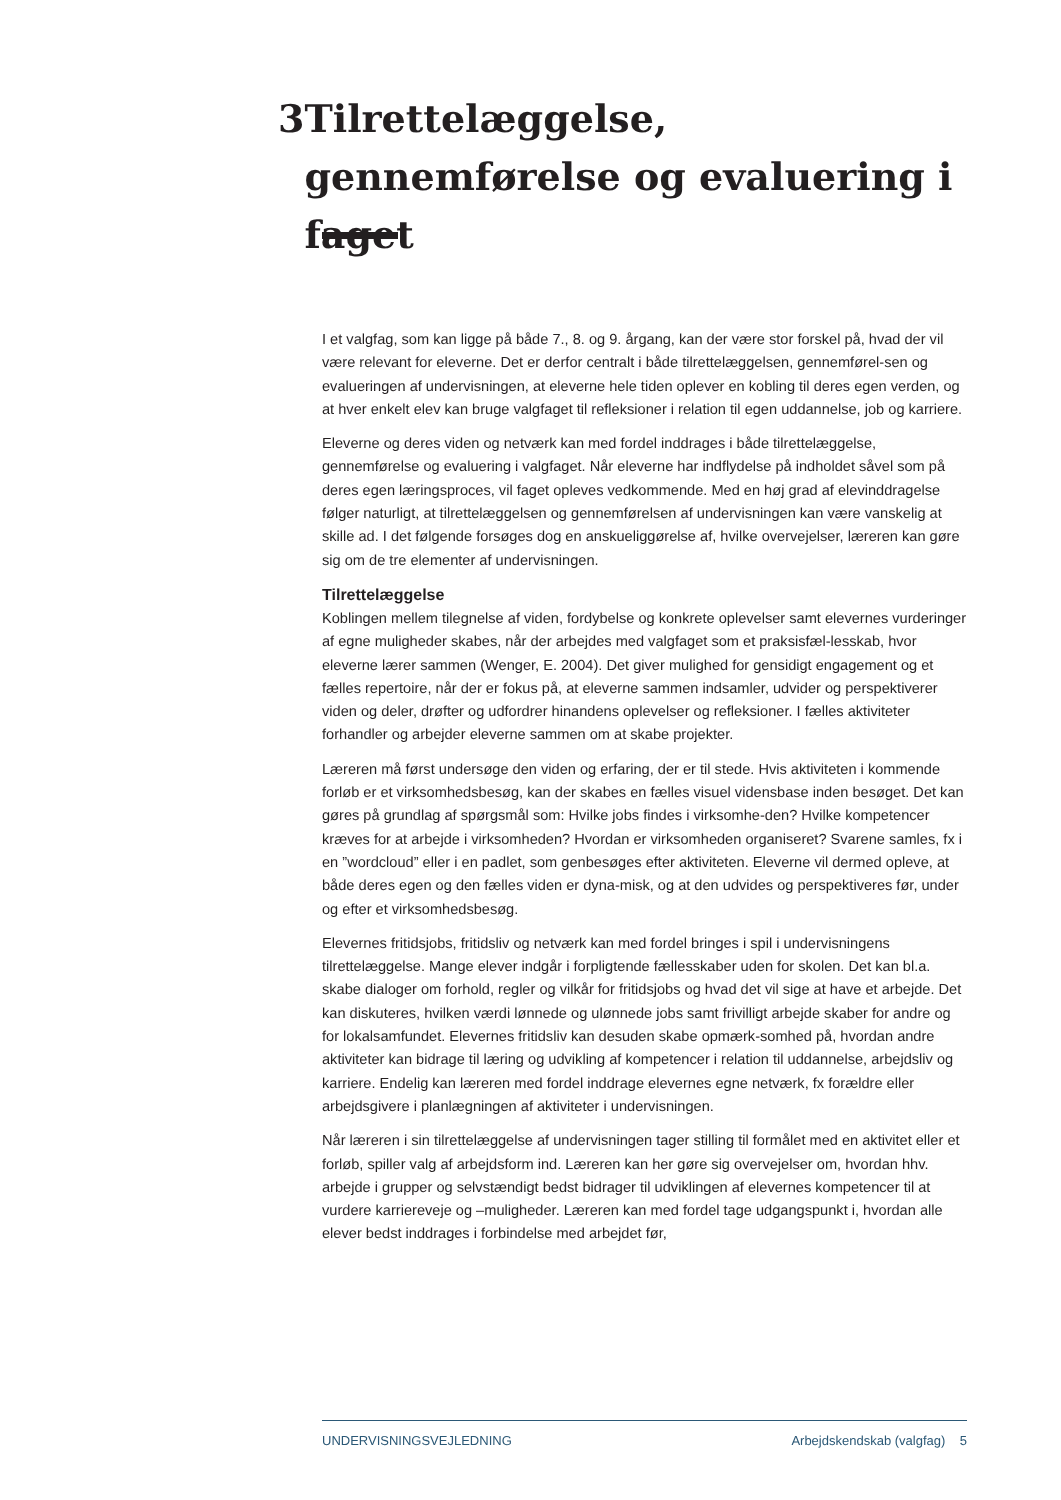3 Tilrettelæggelse, gennemførelse og evaluering i faget
I et valgfag, som kan ligge på både 7., 8. og 9. årgang, kan der være stor forskel på, hvad der vil være relevant for eleverne. Det er derfor centralt i både tilrettelæggelsen, gennemførel-sen og evalueringen af undervisningen, at eleverne hele tiden oplever en kobling til deres egen verden, og at hver enkelt elev kan bruge valgfaget til refleksioner i relation til egen uddannelse, job og karriere.
Eleverne og deres viden og netværk kan med fordel inddrages i både tilrettelæggelse, gennemførelse og evaluering i valgfaget. Når eleverne har indflydelse på indholdet såvel som på deres egen læringsproces, vil faget opleves vedkommende. Med en høj grad af elevinddragelse følger naturligt, at tilrettelæggelsen og gennemførelsen af undervisningen kan være vanskelig at skille ad. I det følgende forsøges dog en anskueliggørelse af, hvilke overvejelser, læreren kan gøre sig om de tre elementer af undervisningen.
Tilrettelæggelse
Koblingen mellem tilegnelse af viden, fordybelse og konkrete oplevelser samt elevernes vurderinger af egne muligheder skabes, når der arbejdes med valgfaget som et praksisfæl-lesskab, hvor eleverne lærer sammen (Wenger, E. 2004). Det giver mulighed for gensidigt engagement og et fælles repertoire, når der er fokus på, at eleverne sammen indsamler, udvider og perspektiverer viden og deler, drøfter og udfordrer hinandens oplevelser og refleksioner. I fælles aktiviteter forhandler og arbejder eleverne sammen om at skabe projekter.
Læreren må først undersøge den viden og erfaring, der er til stede. Hvis aktiviteten i kommende forløb er et virksomhedsbesøg, kan der skabes en fælles visuel vidensbase inden besøget. Det kan gøres på grundlag af spørgsmål som: Hvilke jobs findes i virksomhe-den? Hvilke kompetencer kræves for at arbejde i virksomheden? Hvordan er virksomheden organiseret? Svarene samles, fx i en ”wordcloud” eller i en padlet, som genbesøges efter aktiviteten. Eleverne vil dermed opleve, at både deres egen og den fælles viden er dyna-misk, og at den udvides og perspektiveres før, under og efter et virksomhedsbesøg.
Elevernes fritidsjobs, fritidsliv og netværk kan med fordel bringes i spil i undervisningens tilrettelæggelse. Mange elever indgår i forpligtende fællesskaber uden for skolen. Det kan bl.a. skabe dialoger om forhold, regler og vilkår for fritidsjobs og hvad det vil sige at have et arbejde. Det kan diskuteres, hvilken værdi lønnede og ulønnede jobs samt frivilligt arbejde skaber for andre og for lokalsamfundet. Elevernes fritidsliv kan desuden skabe opmærk-somhed på, hvordan andre aktiviteter kan bidrage til læring og udvikling af kompetencer i relation til uddannelse, arbejdsliv og karriere. Endelig kan læreren med fordel inddrage elevernes egne netværk, fx forældre eller arbejdsgivere i planlægningen af aktiviteter i undervisningen.
Når læreren i sin tilrettelæggelse af undervisningen tager stilling til formålet med en aktivitet eller et forløb, spiller valg af arbejdsform ind. Læreren kan her gøre sig overvejelser om, hvordan hhv. arbejde i grupper og selvstændigt bedst bidrager til udviklingen af elevernes kompetencer til at vurdere karriereveje og –muligheder. Læreren kan med fordel tage udgangspunkt i, hvordan alle elever bedst inddrages i forbindelse med arbejdet før,
UNDERVISNINGSVEJLEDNING Arbejdskendskab (valgfag) 5